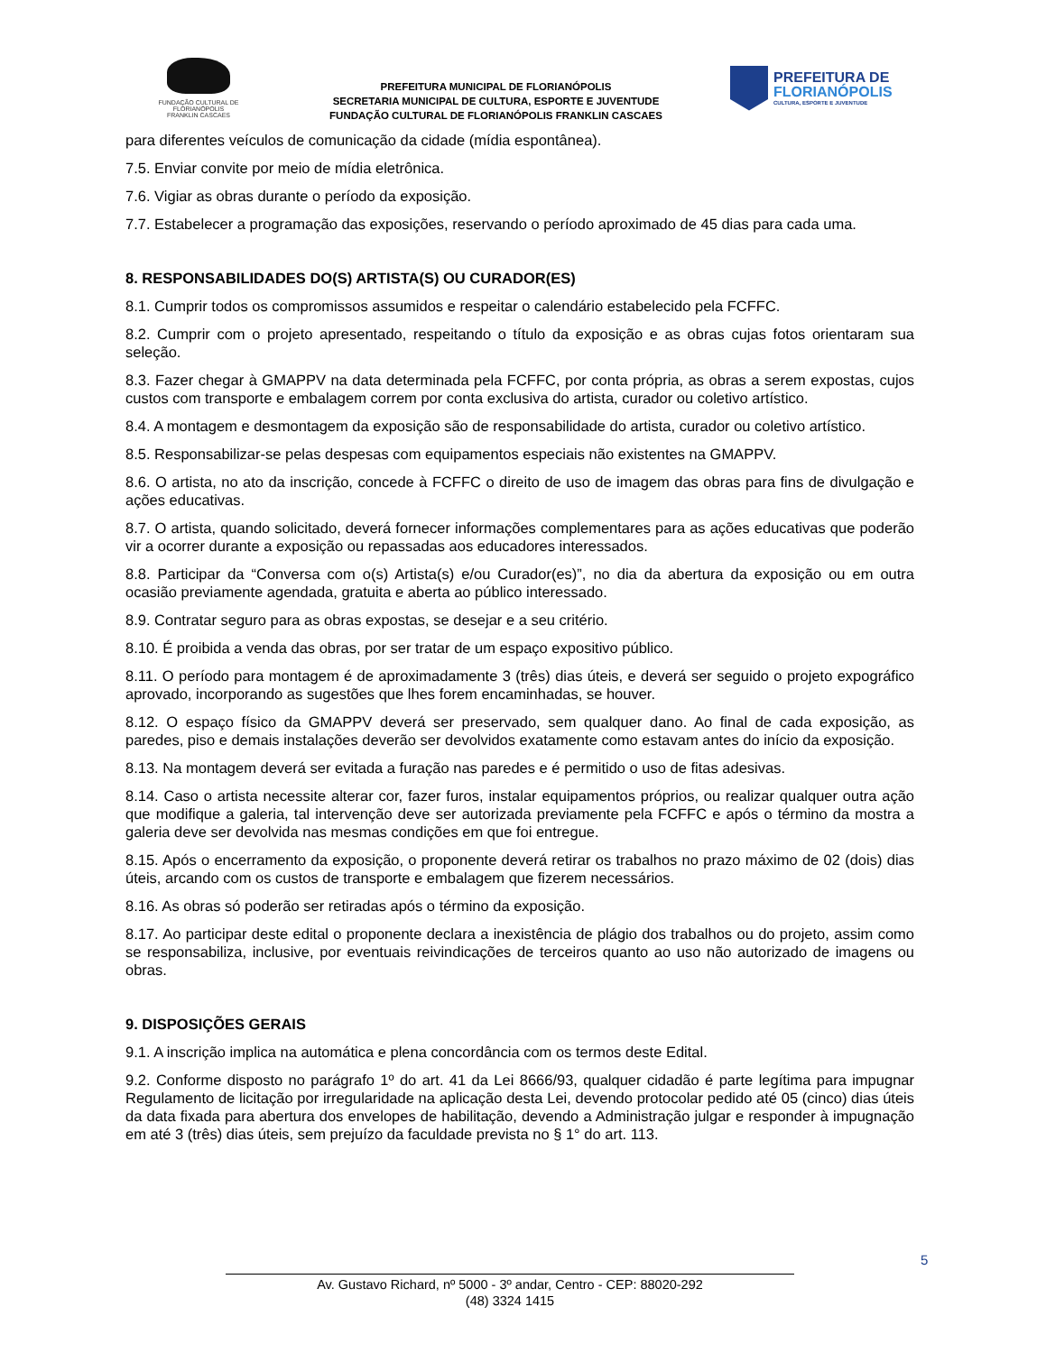FUNDAÇÃO CULTURAL DE FLORIANÓPOLIS
FRANKLIN CASCAES
PREFEITURA MUNICIPAL DE FLORIANÓPOLIS
SECRETARIA MUNICIPAL DE CULTURA, ESPORTE E JUVENTUDE
FUNDAÇÃO CULTURAL DE FLORIANÓPOLIS FRANKLIN CASCAES
PREFEITURA DE
FLORIANÓPOLIS
CULTURA, ESPORTE E JUVENTUDE
para diferentes veículos de comunicação da cidade (mídia espontânea).
7.5. Enviar convite por meio de mídia eletrônica.
7.6. Vigiar as obras durante o período da exposição.
7.7. Estabelecer a programação das exposições, reservando o período aproximado de 45 dias para cada uma.
8. RESPONSABILIDADES DO(S) ARTISTA(S) OU CURADOR(ES)
8.1. Cumprir todos os compromissos assumidos e respeitar o calendário estabelecido pela FCFFC.
8.2. Cumprir com o projeto apresentado, respeitando o título da exposição e as obras cujas fotos orientaram sua seleção.
8.3. Fazer chegar à GMAPPV na data determinada pela FCFFC, por conta própria, as obras a serem expostas, cujos custos com transporte e embalagem correm por conta exclusiva do artista, curador ou coletivo artístico.
8.4. A montagem e desmontagem da exposição são de responsabilidade do artista, curador ou coletivo artístico.
8.5. Responsabilizar-se pelas despesas com equipamentos especiais não existentes na GMAPPV.
8.6. O artista, no ato da inscrição, concede à FCFFC o direito de uso de imagem das obras para fins de divulgação e ações educativas.
8.7. O artista, quando solicitado, deverá fornecer informações complementares para as ações educativas que poderão vir a ocorrer durante a exposição ou repassadas aos educadores interessados.
8.8. Participar da “Conversa com o(s) Artista(s) e/ou Curador(es)”, no dia da abertura da exposição ou em outra ocasião previamente agendada, gratuita e aberta ao público interessado.
8.9. Contratar seguro para as obras expostas, se desejar e a seu critério.
8.10. É proibida a venda das obras, por ser tratar de um espaço expositivo público.
8.11. O período para montagem é de aproximadamente 3 (três) dias úteis, e deverá ser seguido o projeto expográfico aprovado, incorporando as sugestões que lhes forem encaminhadas, se houver.
8.12. O espaço físico da GMAPPV deverá ser preservado, sem qualquer dano. Ao final de cada exposição, as paredes, piso e demais instalações deverão ser devolvidos exatamente como estavam antes do início da exposição.
8.13. Na montagem deverá ser evitada a furação nas paredes e é permitido o uso de fitas adesivas.
8.14. Caso o artista necessite alterar cor, fazer furos, instalar equipamentos próprios, ou realizar qualquer outra ação que modifique a galeria, tal intervenção deve ser autorizada previamente pela FCFFC e após o término da mostra a galeria deve ser devolvida nas mesmas condições em que foi entregue.
8.15. Após o encerramento da exposição, o proponente deverá retirar os trabalhos no prazo máximo de 02 (dois) dias úteis, arcando com os custos de transporte e embalagem que fizerem necessários.
8.16. As obras só poderão ser retiradas após o término da exposição.
8.17. Ao participar deste edital o proponente declara a inexistência de plágio dos trabalhos ou do projeto, assim como se responsabiliza, inclusive, por eventuais reivindicações de terceiros quanto ao uso não autorizado de imagens ou obras.
9. DISPOSIÇÕES GERAIS
9.1. A inscrição implica na automática e plena concordância com os termos deste Edital.
9.2. Conforme disposto no parágrafo 1º do art. 41 da Lei 8666/93, qualquer cidadão é parte legítima para impugnar Regulamento de licitação por irregularidade na aplicação desta Lei, devendo protocolar pedido até 05 (cinco) dias úteis da data fixada para abertura dos envelopes de habilitação, devendo a Administração julgar e responder à impugnação em até 3 (três) dias úteis, sem prejuízo da faculdade prevista no § 1° do art. 113.
5
Av. Gustavo Richard, nº 5000 - 3º andar, Centro - CEP: 88020-292
(48) 3324 1415